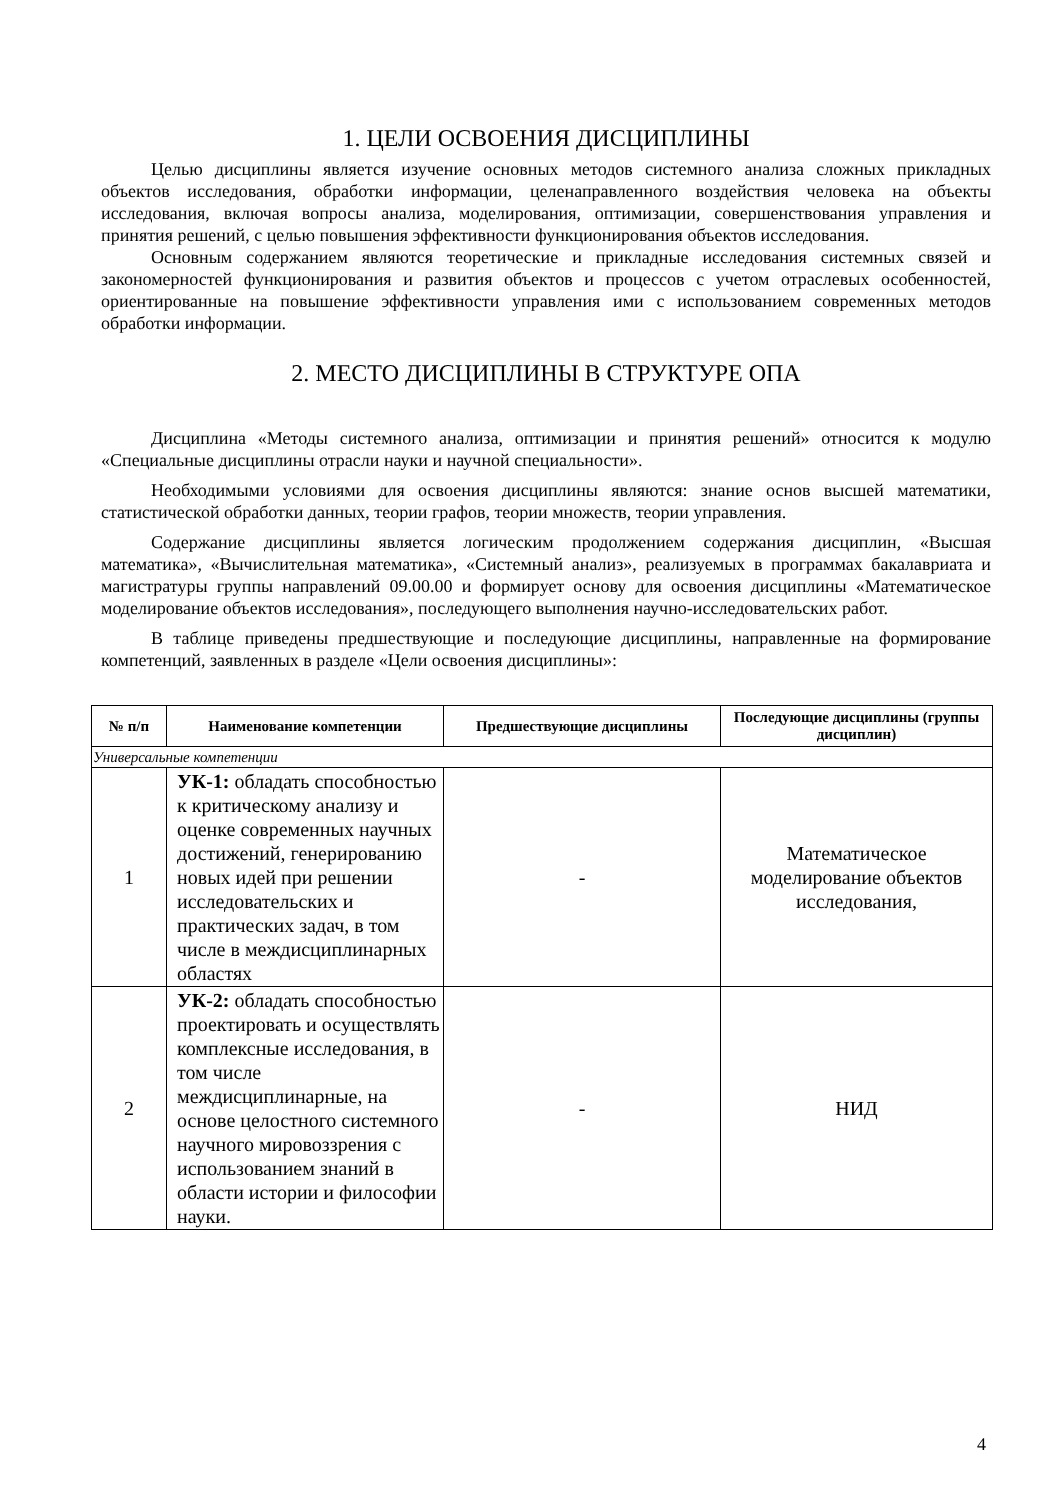1. ЦЕЛИ ОСВОЕНИЯ ДИСЦИПЛИНЫ
Целью дисциплины является изучение основных методов системного анализа сложных прикладных объектов исследования, обработки информации, целенаправленного воздействия человека на объекты исследования, включая вопросы анализа, моделирования, оптимизации, совершенствования управления и принятия решений, с целью повышения эффективности функционирования объектов исследования.
Основным содержанием являются теоретические и прикладные исследования системных связей и закономерностей функционирования и развития объектов и процессов с учетом отраслевых особенностей, ориентированные на повышение эффективности управления ими с использованием современных методов обработки информации.
2. МЕСТО ДИСЦИПЛИНЫ В СТРУКТУРЕ ОПА
Дисциплина «Методы системного анализа, оптимизации и принятия решений» относится к модулю «Специальные дисциплины отрасли науки и научной специальности».
Необходимыми условиями для освоения дисциплины являются: знание основ высшей математики, статистической обработки данных, теории графов, теории множеств, теории управления.
Содержание дисциплины является логическим продолжением содержания дисциплин, «Высшая математика», «Вычислительная математика», «Системный анализ», реализуемых в программах бакалавриата и магистратуры группы направлений 09.00.00 и формирует основу для освоения дисциплины «Математическое моделирование объектов исследования», последующего выполнения научно-исследовательских работ.
В таблице приведены предшествующие и последующие дисциплины, направленные на формирование компетенций, заявленных в разделе «Цели освоения дисциплины»:
| № п/п | Наименование компетенции | Предшествующие дисциплины | Последующие дисциплины (группы дисциплин) |
| --- | --- | --- | --- |
| Универсальные компетенции | | | |
| 1 | УК-1: обладать способностью к критическому анализу и оценке современных научных достижений, генерированию новых идей при решении исследовательских и практических задач, в том числе в междисциплинарных областях | - | Математическое моделирование объектов исследования, |
| 2 | УК-2: обладать способностью проектировать и осуществлять комплексные исследования, в том числе междисциплинарные, на основе целостного системного научного мировоззрения с использованием знаний в области истории и философии науки. | - | НИД |
4